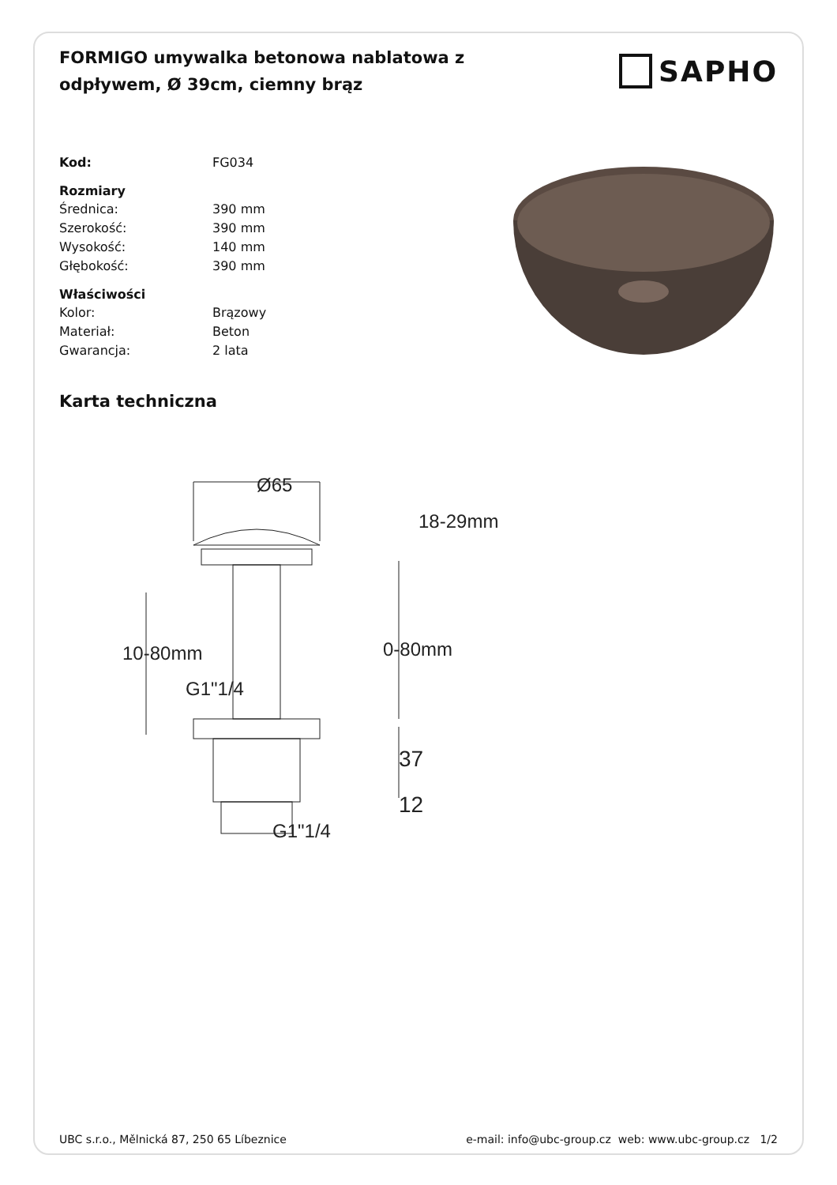FORMIGO umywalka betonowa nablatowa z odpływem, Ø 39cm, ciemny brąz
SAPHO
| Kod: | FG034 |
| Rozmiary | |
| Średnica: | 390 mm |
| Szerokość: | 390 mm |
| Wysokość: | 140 mm |
| Głębokość: | 390 mm |
| Właściwości | |
| Kolor: | Brązowy |
| Materiał: | Beton |
| Gwarancja: | 2 lata |
Karta techniczna
Ø65
18-29mm
10-80mm
0-80mm
G1"1/4
37
12
G1"1/4
UBC s.r.o., Mělnická 87, 250 65 Líbeznice e-mail: info@ubc-group.cz web: www.ubc-group.cz 1/2